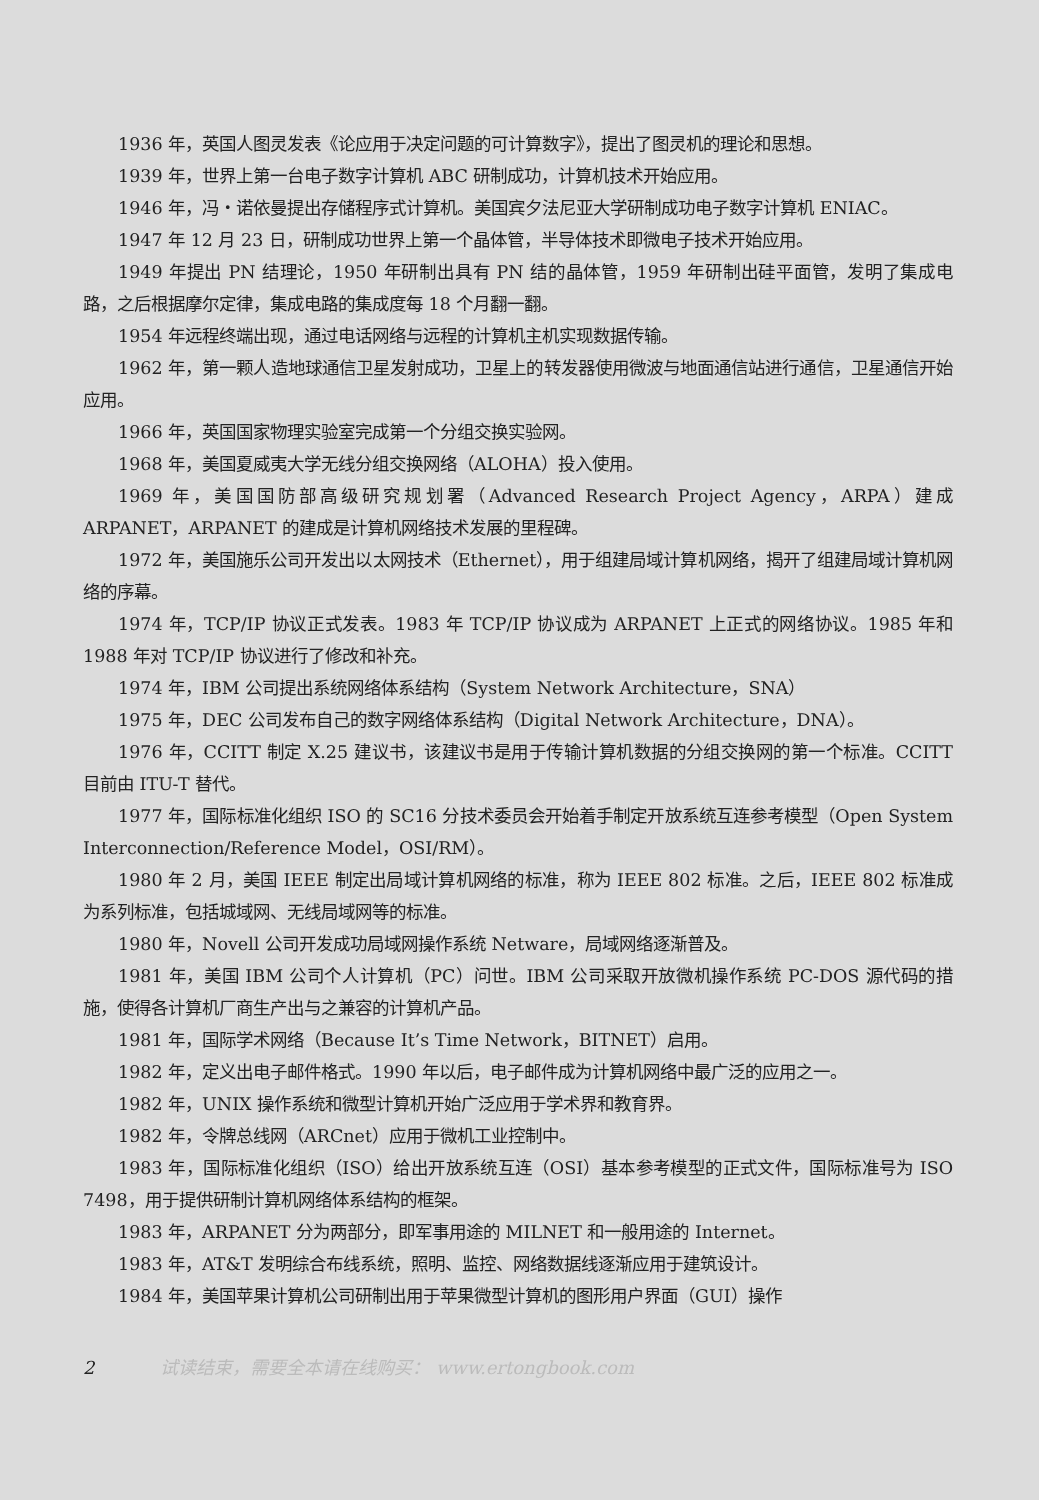1936 年，英国人图灵发表《论应用于决定问题的可计算数字》，提出了图灵机的理论和思想。
1939 年，世界上第一台电子数字计算机 ABC 研制成功，计算机技术开始应用。
1946 年，冯・诺依曼提出存储程序式计算机。美国宾夕法尼亚大学研制成功电子数字计算机 ENIAC。
1947 年 12 月 23 日，研制成功世界上第一个晶体管，半导体技术即微电子技术开始应用。
1949 年提出 PN 结理论，1950 年研制出具有 PN 结的晶体管，1959 年研制出硅平面管，发明了集成电路，之后根据摩尔定律，集成电路的集成度每 18 个月翻一翻。
1954 年远程终端出现，通过电话网络与远程的计算机主机实现数据传输。
1962 年，第一颗人造地球通信卫星发射成功，卫星上的转发器使用微波与地面通信站进行通信，卫星通信开始应用。
1966 年，英国国家物理实验室完成第一个分组交换实验网。
1968 年，美国夏威夷大学无线分组交换网络（ALOHA）投入使用。
1969 年，美国国防部高级研究规划署（Advanced Research Project Agency，ARPA）建成 ARPANET，ARPANET 的建成是计算机网络技术发展的里程碑。
1972 年，美国施乐公司开发出以太网技术（Ethernet），用于组建局域计算机网络，揭开了组建局域计算机网络的序幕。
1974 年，TCP/IP 协议正式发表。1983 年 TCP/IP 协议成为 ARPANET 上正式的网络协议。1985 年和 1988 年对 TCP/IP 协议进行了修改和补充。
1974 年，IBM 公司提出系统网络体系结构（System Network Architecture，SNA）
1975 年，DEC 公司发布自己的数字网络体系结构（Digital Network Architecture，DNA）。
1976 年，CCITT 制定 X.25 建议书，该建议书是用于传输计算机数据的分组交换网的第一个标准。CCITT 目前由 ITU-T 替代。
1977 年，国际标准化组织 ISO 的 SC16 分技术委员会开始着手制定开放系统互连参考模型（Open System Interconnection/Reference Model，OSI/RM）。
1980 年 2 月，美国 IEEE 制定出局域计算机网络的标准，称为 IEEE 802 标准。之后，IEEE 802 标准成为系列标准，包括城域网、无线局域网等的标准。
1980 年，Novell 公司开发成功局域网操作系统 Netware，局域网络逐渐普及。
1981 年，美国 IBM 公司个人计算机（PC）问世。IBM 公司采取开放微机操作系统 PC-DOS 源代码的措施，使得各计算机厂商生产出与之兼容的计算机产品。
1981 年，国际学术网络（Because It’s Time Network，BITNET）启用。
1982 年，定义出电子邮件格式。1990 年以后，电子邮件成为计算机网络中最广泛的应用之一。
1982 年，UNIX 操作系统和微型计算机开始广泛应用于学术界和教育界。
1982 年，令牌总线网（ARCnet）应用于微机工业控制中。
1983 年，国际标准化组织（ISO）给出开放系统互连（OSI）基本参考模型的正式文件，国际标准号为 ISO 7498，用于提供研制计算机网络体系结构的框架。
1983 年，ARPANET 分为两部分，即军事用途的 MILNET 和一般用途的 Internet。
1983 年，AT&T 发明综合布线系统，照明、监控、网络数据线逐渐应用于建筑设计。
1984 年，美国苹果计算机公司研制出用于苹果微型计算机的图形用户界面（GUI）操作
2 试读结束，需要全本请在线购买： www.ertongbook.com